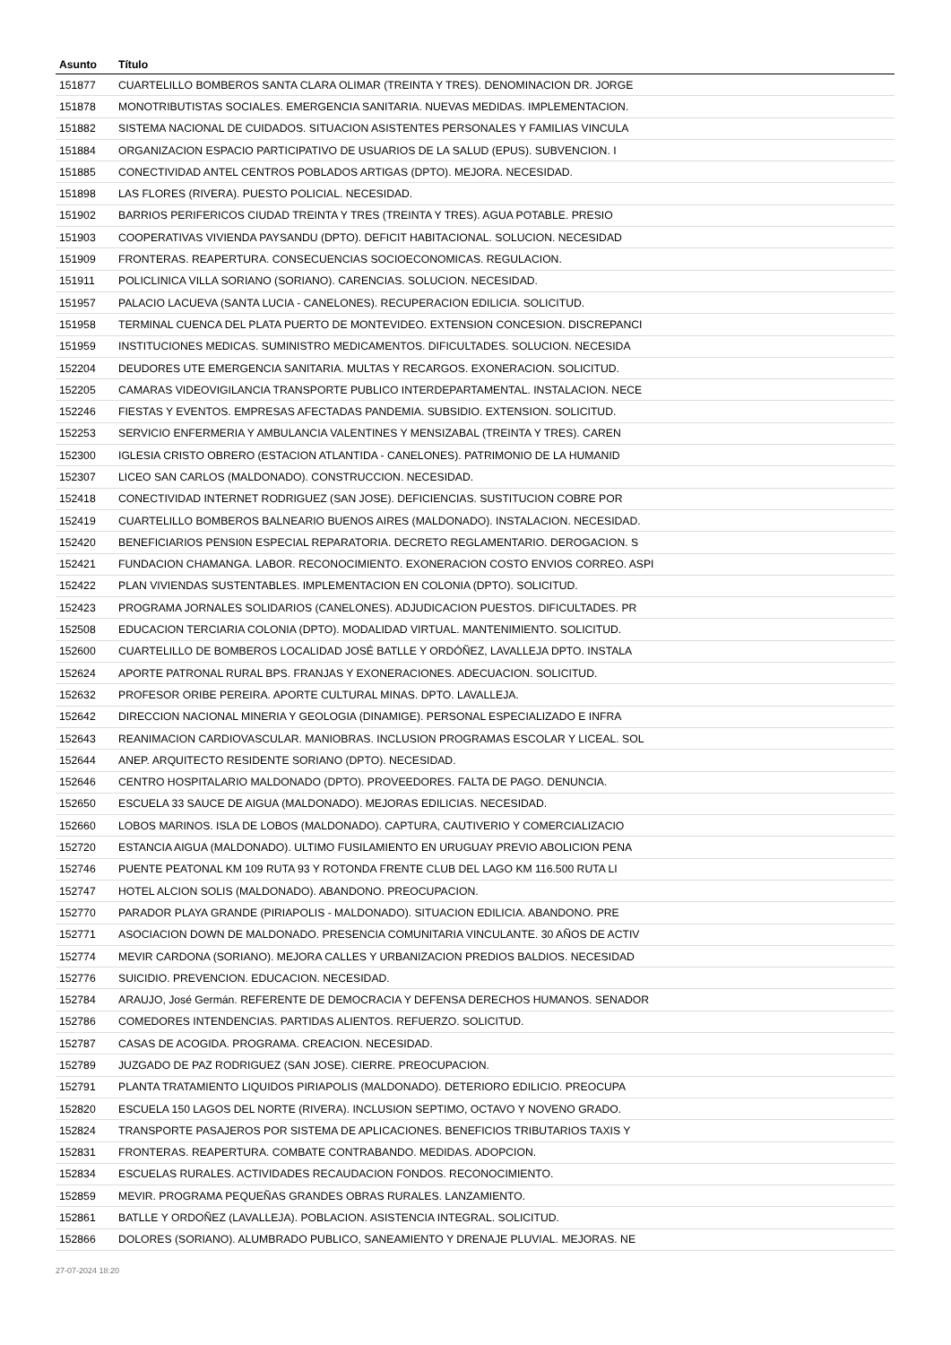| Asunto | Título |
| --- | --- |
| 151877 | CUARTELILLO BOMBEROS SANTA CLARA OLIMAR (TREINTA Y TRES). DENOMINACION DR. JORGE |
| 151878 | MONOTRIBUTISTAS SOCIALES. EMERGENCIA SANITARIA. NUEVAS MEDIDAS. IMPLEMENTACION. |
| 151882 | SISTEMA NACIONAL DE CUIDADOS. SITUACION ASISTENTES PERSONALES Y FAMILIAS VINCULA |
| 151884 | ORGANIZACION ESPACIO PARTICIPATIVO DE USUARIOS DE LA SALUD (EPUS). SUBVENCION. I |
| 151885 | CONECTIVIDAD ANTEL CENTROS POBLADOS ARTIGAS (DPTO). MEJORA. NECESIDAD. |
| 151898 | LAS FLORES (RIVERA). PUESTO POLICIAL. NECESIDAD. |
| 151902 | BARRIOS PERIFERICOS CIUDAD TREINTA Y TRES (TREINTA Y TRES). AGUA POTABLE. PRESIO |
| 151903 | COOPERATIVAS VIVIENDA PAYSANDU (DPTO). DEFICIT HABITACIONAL. SOLUCION. NECESIDAD |
| 151909 | FRONTERAS. REAPERTURA. CONSECUENCIAS SOCIOECONOMICAS. REGULACION. |
| 151911 | POLICLINICA VILLA SORIANO (SORIANO). CARENCIAS. SOLUCION. NECESIDAD. |
| 151957 | PALACIO LACUEVA (SANTA LUCIA - CANELONES). RECUPERACION EDILICIA. SOLICITUD. |
| 151958 | TERMINAL CUENCA DEL PLATA PUERTO DE MONTEVIDEO. EXTENSION CONCESION. DISCREPANCI |
| 151959 | INSTITUCIONES MEDICAS. SUMINISTRO MEDICAMENTOS. DIFICULTADES. SOLUCION. NECESIDA |
| 152204 | DEUDORES UTE EMERGENCIA SANITARIA. MULTAS Y RECARGOS. EXONERACION. SOLICITUD. |
| 152205 | CAMARAS VIDEOVIGILANCIA TRANSPORTE PUBLICO INTERDEPARTAMENTAL. INSTALACION. NECE |
| 152246 | FIESTAS Y EVENTOS. EMPRESAS AFECTADAS PANDEMIA. SUBSIDIO. EXTENSION. SOLICITUD. |
| 152253 | SERVICIO ENFERMERIA Y AMBULANCIA VALENTINES Y MENSIZABAL (TREINTA Y TRES). CAREN |
| 152300 | IGLESIA CRISTO OBRERO (ESTACION ATLANTIDA - CANELONES). PATRIMONIO DE LA HUMANID |
| 152307 | LICEO SAN CARLOS (MALDONADO). CONSTRUCCION. NECESIDAD. |
| 152418 | CONECTIVIDAD INTERNET RODRIGUEZ (SAN JOSE). DEFICIENCIAS. SUSTITUCION COBRE POR |
| 152419 | CUARTELILLO BOMBEROS BALNEARIO BUENOS AIRES (MALDONADO). INSTALACION. NECESIDAD. |
| 152420 | BENEFICIARIOS PENSI0N ESPECIAL REPARATORIA. DECRETO REGLAMENTARIO. DEROGACION. S |
| 152421 | FUNDACION CHAMANGA. LABOR. RECONOCIMIENTO. EXONERACION COSTO ENVIOS CORREO. ASPI |
| 152422 | PLAN VIVIENDAS SUSTENTABLES. IMPLEMENTACION EN COLONIA (DPTO). SOLICITUD. |
| 152423 | PROGRAMA JORNALES SOLIDARIOS (CANELONES). ADJUDICACION PUESTOS. DIFICULTADES. PR |
| 152508 | EDUCACION TERCIARIA COLONIA (DPTO). MODALIDAD VIRTUAL. MANTENIMIENTO. SOLICITUD. |
| 152600 | CUARTELILLO DE BOMBEROS LOCALIDAD JOSÉ BATLLE Y ORDÓÑEZ, LAVALLEJA DPTO. INSTALA |
| 152624 | APORTE PATRONAL RURAL BPS. FRANJAS Y EXONERACIONES. ADECUACION. SOLICITUD. |
| 152632 | PROFESOR ORIBE PEREIRA. APORTE CULTURAL MINAS. DPTO. LAVALLEJA. |
| 152642 | DIRECCION NACIONAL MINERIA Y GEOLOGIA (DINAMIGE). PERSONAL ESPECIALIZADO E INFRA |
| 152643 | REANIMACION CARDIOVASCULAR. MANIOBRAS. INCLUSION PROGRAMAS ESCOLAR Y LICEAL. SOL |
| 152644 | ANEP. ARQUITECTO RESIDENTE SORIANO (DPTO). NECESIDAD. |
| 152646 | CENTRO HOSPITALARIO MALDONADO (DPTO). PROVEEDORES. FALTA DE PAGO. DENUNCIA. |
| 152650 | ESCUELA 33 SAUCE DE AIGUA (MALDONADO). MEJORAS EDILICIAS. NECESIDAD. |
| 152660 | LOBOS MARINOS. ISLA DE LOBOS (MALDONADO). CAPTURA, CAUTIVERIO Y COMERCIALIZACIO |
| 152720 | ESTANCIA AIGUA (MALDONADO). ULTIMO FUSILAMIENTO EN URUGUAY PREVIO ABOLICION PENA |
| 152746 | PUENTE PEATONAL KM 109 RUTA 93 Y ROTONDA FRENTE CLUB DEL LAGO KM 116.500 RUTA LI |
| 152747 | HOTEL ALCION SOLIS (MALDONADO). ABANDONO. PREOCUPACION. |
| 152770 | PARADOR PLAYA GRANDE (PIRIAPOLIS - MALDONADO). SITUACION EDILICIA. ABANDONO. PRE |
| 152771 | ASOCIACION DOWN DE MALDONADO. PRESENCIA COMUNITARIA VINCULANTE. 30 AÑOS DE ACTIV |
| 152774 | MEVIR CARDONA (SORIANO). MEJORA CALLES Y URBANIZACION PREDIOS BALDIOS. NECESIDAD |
| 152776 | SUICIDIO. PREVENCION. EDUCACION. NECESIDAD. |
| 152784 | ARAUJO, José Germán. REFERENTE DE DEMOCRACIA Y DEFENSA DERECHOS HUMANOS. SENADOR |
| 152786 | COMEDORES INTENDENCIAS. PARTIDAS ALIENTOS. REFUERZO. SOLICITUD. |
| 152787 | CASAS DE ACOGIDA. PROGRAMA. CREACION. NECESIDAD. |
| 152789 | JUZGADO DE PAZ RODRIGUEZ (SAN JOSE). CIERRE. PREOCUPACION. |
| 152791 | PLANTA TRATAMIENTO LIQUIDOS PIRIAPOLIS (MALDONADO). DETERIORO EDILICIO. PREOCUPA |
| 152820 | ESCUELA 150 LAGOS DEL NORTE (RIVERA). INCLUSION SEPTIMO, OCTAVO Y NOVENO GRADO. |
| 152824 | TRANSPORTE PASAJEROS POR SISTEMA DE APLICACIONES. BENEFICIOS TRIBUTARIOS TAXIS Y |
| 152831 | FRONTERAS. REAPERTURA. COMBATE CONTRABANDO. MEDIDAS. ADOPCION. |
| 152834 | ESCUELAS RURALES. ACTIVIDADES RECAUDACION FONDOS. RECONOCIMIENTO. |
| 152859 | MEVIR. PROGRAMA PEQUEÑAS GRANDES OBRAS RURALES. LANZAMIENTO. |
| 152861 | BATLLE Y ORDOÑEZ (LAVALLEJA). POBLACION. ASISTENCIA INTEGRAL. SOLICITUD. |
| 152866 | DOLORES (SORIANO). ALUMBRADO PUBLICO, SANEAMIENTO Y DRENAJE PLUVIAL. MEJORAS. NE |
27-07-2024 18:20